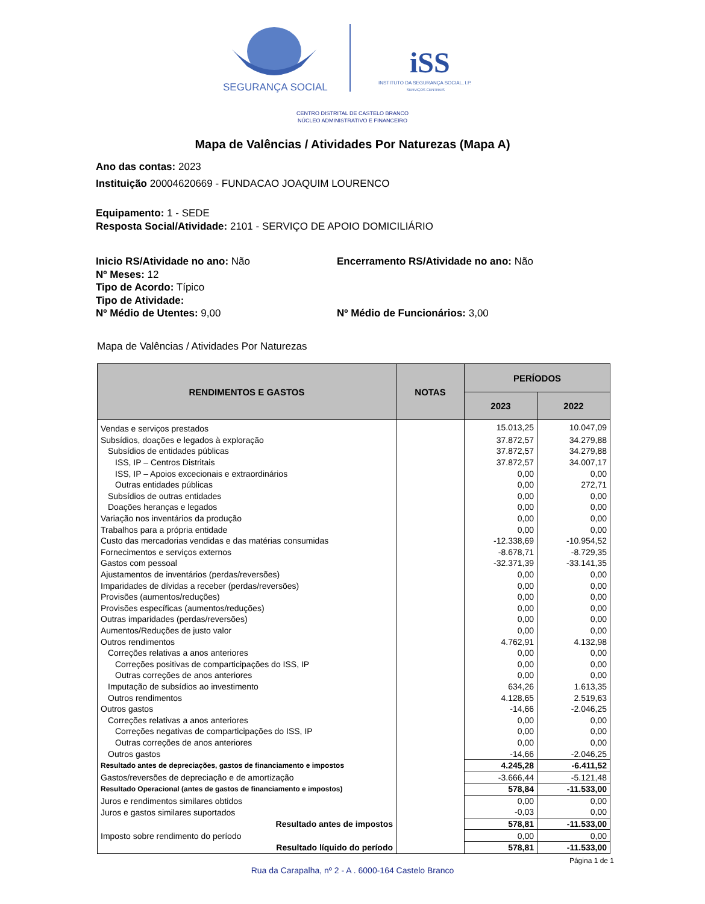SEGURANÇA SOCIAL
iSS
INSTITUTO DA SEGURANÇA SOCIAL, I.P.
SERVIÇOS CENTRAIS
CENTRO DISTRITAL DE CASTELO BRANCO
NÚCLEO ADMINISTRATIVO E FINANCEIRO
Mapa de Valências / Atividades Por Naturezas (Mapa A)
Ano das contas: 2023
Instituição 20004620669 - FUNDACAO JOAQUIM LOURENCO
Equipamento: 1 - SEDE
Resposta Social/Atividade: 2101 - SERVIÇO DE APOIO DOMICILIÁRIO
Inicio RS/Atividade no ano: Não Encerramento RS/Atividade no ano: Não
Nº Meses: 12
Tipo de Acordo: Típico
Tipo de Atividade:
Nº Médio de Utentes: 9,00 Nº Médio de Funcionários: 3,00
Mapa de Valências / Atividades Por Naturezas
| RENDIMENTOS E GASTOS | NOTAS | PERÍODOS | |
| --- | --- | --- | --- |
| | | 2023 | 2022 |
| Vendas e serviços prestados | | 15.013,25 | 10.047,09 |
| Subsídios, doações e legados à exploração | | 37.872,57 | 34.279,88 |
| Subsídios de entidades públicas | | 37.872,57 | 34.279,88 |
| ISS, IP – Centros Distritais | | 37.872,57 | 34.007,17 |
| ISS, IP – Apoios excecionais e extraordinários | | 0,00 | 0,00 |
| Outras entidades públicas | | 0,00 | 272,71 |
| Subsídios de outras entidades | | 0,00 | 0,00 |
| Doações heranças e legados | | 0,00 | 0,00 |
| Variação nos inventários da produção | | 0,00 | 0,00 |
| Trabalhos para a própria entidade | | 0,00 | 0,00 |
| Custo das mercadorias vendidas e das matérias consumidas | | -12.338,69 | -10.954,52 |
| Fornecimentos e serviços externos | | -8.678,71 | -8.729,35 |
| Gastos com pessoal | | -32.371,39 | -33.141,35 |
| Ajustamentos de inventários (perdas/reversões) | | 0,00 | 0,00 |
| Imparidades de dívidas a receber (perdas/reversões) | | 0,00 | 0,00 |
| Provisões (aumentos/reduções) | | 0,00 | 0,00 |
| Provisões específicas (aumentos/reduções) | | 0,00 | 0,00 |
| Outras imparidades (perdas/reversões) | | 0,00 | 0,00 |
| Aumentos/Reduções de justo valor | | 0,00 | 0,00 |
| Outros rendimentos | | 4.762,91 | 4.132,98 |
| Correções relativas a anos anteriores | | 0,00 | 0,00 |
| Correções positivas de comparticipações do ISS, IP | | 0,00 | 0,00 |
| Outras correções de anos anteriores | | 0,00 | 0,00 |
| Imputação de subsídios ao investimento | | 634,26 | 1.613,35 |
| Outros rendimentos | | 4.128,65 | 2.519,63 |
| Outros gastos | | -14,66 | -2.046,25 |
| Correções relativas a anos anteriores | | 0,00 | 0,00 |
| Correções negativas de comparticipações do ISS, IP | | 0,00 | 0,00 |
| Outras correções de anos anteriores | | 0,00 | 0,00 |
| Outros gastos | | -14,66 | -2.046,25 |
| Resultado antes de depreciações, gastos de financiamento e impostos | | 4.245,28 | -6.411,52 |
| Gastos/reversões de depreciação e de amortização | | -3.666,44 | -5.121,48 |
| Resultado Operacional (antes de gastos de financiamento e impostos) | | 578,84 | -11.533,00 |
| Juros e rendimentos similares obtidos | | 0,00 | 0,00 |
| Juros e gastos similares suportados | | -0,03 | 0,00 |
| Resultado antes de impostos | | 578,81 | -11.533,00 |
| Imposto sobre rendimento do período | | 0,00 | 0,00 |
| Resultado líquido do período | | 578,81 | -11.533,00 |
Página 1 de 1
Rua da Carapalha, nº 2 - A . 6000-164 Castelo Branco